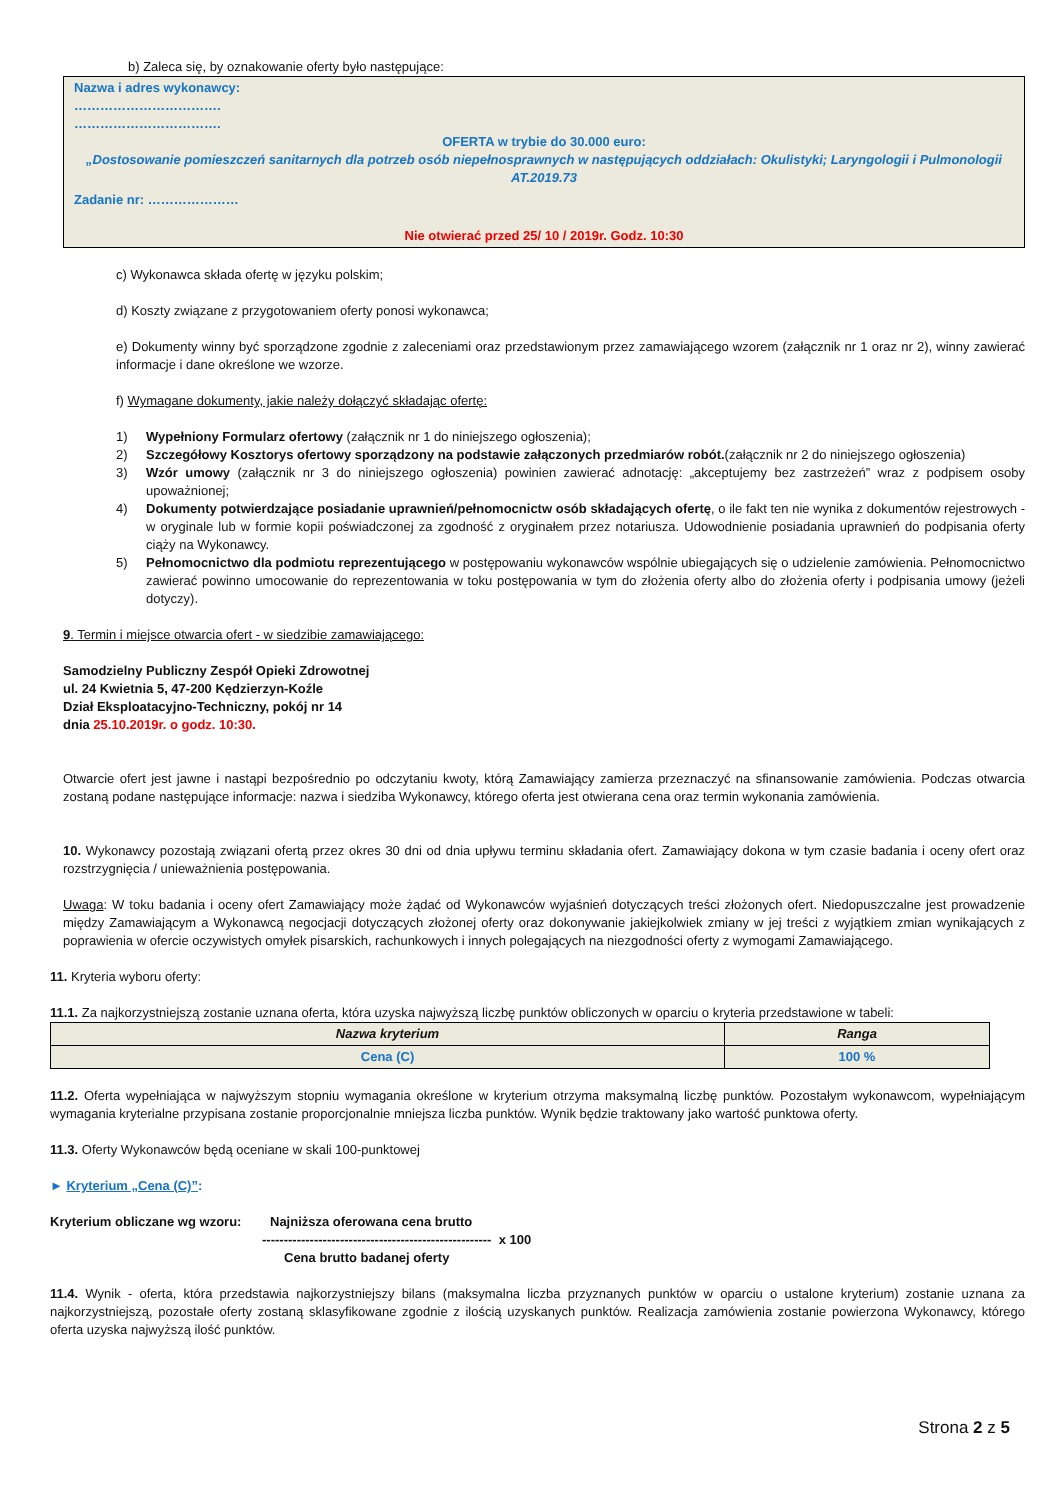b) Zaleca się, by oznakowanie oferty było następujące:
Nazwa i adres wykonawcy:
…………………………….
…………………………….
OFERTA w trybie do 30.000 euro:
„Dostosowanie pomieszczeń sanitarnych dla potrzeb osób niepełnosprawnych w następujących oddziałach: Okulistyki; Laryngologii i Pulmonologii AT.2019.73
Zadanie nr: …………………
Nie otwierać przed 25/ 10 / 2019r. Godz. 10:30
c) Wykonawca składa ofertę w języku polskim;
d) Koszty związane z przygotowaniem oferty ponosi wykonawca;
e) Dokumenty winny być sporządzone zgodnie z zaleceniami oraz przedstawionym przez zamawiającego wzorem (załącznik nr 1 oraz nr 2), winny zawierać informacje i dane określone we wzorze.
f) Wymagane dokumenty, jakie należy dołączyć składając ofertę:
1) Wypełniony Formularz ofertowy (załącznik nr 1 do niniejszego ogłoszenia);
2) Szczegółowy Kosztorys ofertowy sporządzony na podstawie załączonych przedmiarów robót.(załącznik nr 2 do niniejszego ogłoszenia)
3) Wzór umowy (załącznik nr 3 do niniejszego ogłoszenia) powinien zawierać adnotację: „akceptujemy bez zastrzeżeń” wraz z podpisem osoby upoważnionej;
4) Dokumenty potwierdzające posiadanie uprawnień/pełnomocnictw osób składających ofertę, o ile fakt ten nie wynika z dokumentów rejestrowych - w oryginale lub w formie kopii poświadczonej za zgodność z oryginałem przez notariusza. Udowodnienie posiadania uprawnień do podpisania oferty ciąży na Wykonawcy.
5) Pełnomocnictwo dla podmiotu reprezentującego w postępowaniu wykonawców wspólnie ubiegających się o udzielenie zamówienia. Pełnomocnictwo zawierać powinno umocowanie do reprezentowania w toku postępowania w tym do złożenia oferty albo do złożenia oferty i podpisania umowy (jeżeli dotyczy).
9. Termin i miejsce otwarcia ofert - w siedzibie zamawiającego:
Samodzielny Publiczny Zespół Opieki Zdrowotnej
ul. 24 Kwietnia 5, 47-200 Kędzierzyn-Koźle
Dział Eksploatacyjno-Techniczny, pokój nr 14
dnia 25.10.2019r. o godz. 10:30.
Otwarcie ofert jest jawne i nastąpi bezpośrednio po odczytaniu kwoty, którą Zamawiający zamierza przeznaczyć na sfinansowanie zamówienia. Podczas otwarcia zostaną podane następujące informacje: nazwa i siedziba Wykonawcy, którego oferta jest otwierana cena oraz termin wykonania zamówienia.
10. Wykonawcy pozostają związani ofertą przez okres 30 dni od dnia upływu terminu składania ofert. Zamawiający dokona w tym czasie badania i oceny ofert oraz rozstrzygnięcia / unieważnienia postępowania.
Uwaga: W toku badania i oceny ofert Zamawiający może żądać od Wykonawców wyjaśnień dotyczących treści złożonych ofert. Niedopuszczalne jest prowadzenie między Zamawiającym a Wykonawcą negocjacji dotyczących złożonej oferty oraz dokonywanie jakiejkolwiek zmiany w jej treści z wyjątkiem zmian wynikających z poprawienia w ofercie oczywistych omyłek pisarskich, rachunkowych i innych polegających na niezgodności oferty z wymogami Zamawiającego.
11. Kryteria wyboru oferty:
11.1. Za najkorzystniejszą zostanie uznana oferta, która uzyska najwyższą liczbę punktów obliczonych w oparciu o kryteria przedstawione w tabeli:
| Nazwa kryterium | Ranga |
| --- | --- |
| Cena (C) | 100 % |
11.2. Oferta wypełniająca w najwyższym stopniu wymagania określone w kryterium otrzyma maksymalną liczbę punktów. Pozostałym wykonawcom, wypełniającym wymagania kryterialne przypisana zostanie proporcjonalnie mniejsza liczba punktów. Wynik będzie traktowany jako wartość punktowa oferty.
11.3. Oferty Wykonawców będą oceniane w skali 100-punktowej
► Kryterium „Cena (C)”:
Kryterium obliczane wg wzoru:
Najniższa oferowana cena brutto
----------------------------------------------------- x 100
Cena brutto badanej oferty
11.4. Wynik - oferta, która przedstawia najkorzystniejszy bilans (maksymalna liczba przyznanych punktów w oparciu o ustalone kryterium) zostanie uznana za najkorzystniejszą, pozostałe oferty zostaną sklasyfikowane zgodnie z ilością uzyskanych punktów. Realizacja zamówienia zostanie powierzona Wykonawcy, którego oferta uzyska najwyższą ilość punktów.
Strona 2 z 5